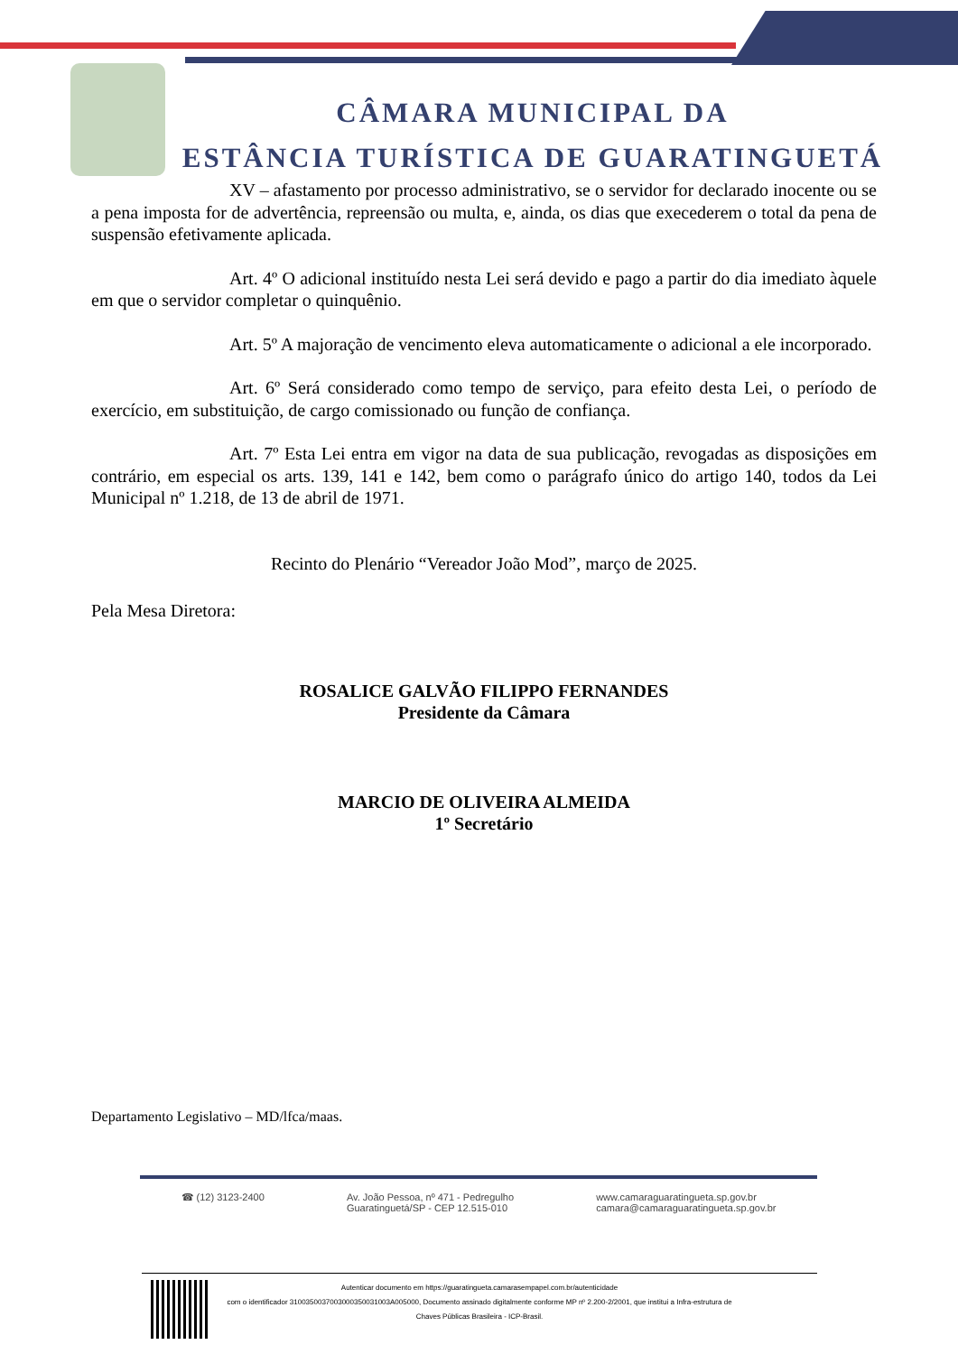CÂMARA MUNICIPAL DA
ESTÂNCIA TURÍSTICA DE GUARATINGUETÁ
XV – afastamento por processo administrativo, se o servidor for declarado inocente ou se a pena imposta for de advertência, repreensão ou multa, e, ainda, os dias que execederem o total da pena de suspensão efetivamente aplicada.
Art. 4º O adicional instituído nesta Lei será devido e pago a partir do dia imediato àquele em que o servidor completar o quinquênio.
Art. 5º A majoração de vencimento eleva automaticamente o adicional a ele incorporado.
Art. 6º Será considerado como tempo de serviço, para efeito desta Lei, o período de exercício, em substituição, de cargo comissionado ou função de confiança.
Art. 7º Esta Lei entra em vigor na data de sua publicação, revogadas as disposições em contrário, em especial os arts. 139, 141 e 142, bem como o parágrafo único do artigo 140, todos da Lei Municipal nº 1.218, de 13 de abril de 1971.
Recinto do Plenário “Vereador João Mod”, março de 2025.
Pela Mesa Diretora:
ROSALICE GALVÃO FILIPPO FERNANDES
Presidente da Câmara
MARCIO DE OLIVEIRA ALMEIDA
1º Secretário
Departamento Legislativo – MD/lfca/maas.
☎ (12) 3123-2400 Av. João Pessoa, nº 471 - Pedregulho
Guaratinguetá/SP - CEP 12.515-010 www.camaraguaratingueta.sp.gov.br
camara@camaraguaratingueta.sp.gov.br
Autenticar documento em https://guaratingueta.camarasempapel.com.br/autenticidade
com o identificador 3100350037003000350031003A005000, Documento assinado digitalmente conforme MP nº 2.200-2/2001, que institui a Infra-estrutura de
Chaves Públicas Brasileira - ICP-Brasil.